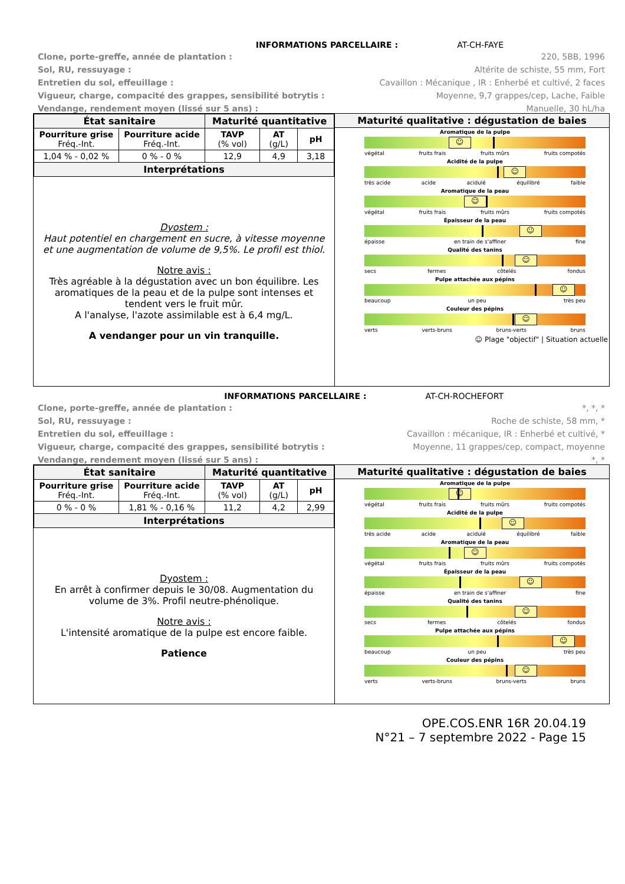INFORMATIONS PARCELLAIRE : AT-CH-FAYE
Clone, porte-greffe, année de plantation :
220, 5BB, 1996
Sol, RU, ressuyage :
Altérite de schiste, 55 mm, Fort
Entretien du sol, effeuillage :
Cavaillon : Mécanique , IR : Enherbé et cultivé, 2 faces
Vigueur, charge, compacité des grappes, sensibilité botrytis :
Moyenne, 9,7 grappes/cep, Lache, Faible
Vendange, rendement moyen (lissé sur 5 ans) :
Manuelle, 30 hL/ha
| État sanitaire | | Maturité quantitative | | |
| --- | --- | --- | --- | --- |
| Pourriture grise Fréq.-Int. | Pourriture acide Fréq.-Int. | TAVP (% vol) | AT (g/L) | pH |
| 1,04 % - 0,02 % | 0 % - 0 % | 12,9 | 4,9 | 3,18 |
| Interprétations | | | | |
Dyostem :
Haut potentiel en chargement en sucre, à vitesse moyenne et une augmentation de volume de 9,5%. Le profil est thiol.
Notre avis :
Très agréable à la dégustation avec un bon équilibre. Les aromatiques de la peau et de la pulpe sont intenses et tendent vers le fruit mûr.
A l'analyse, l'azote assimilable est à 6,4 mg/L.
A vendanger pour un vin tranquille.
Maturité qualitative : dégustation de baies
Aromatique de la pulpe
☺
végétal fruits frais fruits mûrs fruits compotés
Acidité de la pulpe
☺
très acide acide acidulé équilibré faible
Aromatique de la peau
☺
végétal fruits frais fruits mûrs fruits compotés
Épaisseur de la peau
☺
épaisse en train de s'affiner fine
Qualité des tanins
☺
secs fermes côtelés fondus
Pulpe attachée aux pépins
☺
beaucoup un peu très peu
Couleur des pépins
☺
verts verts-bruns bruns-verts bruns
☺ Plage "objectif" | Situation actuelle
INFORMATIONS PARCELLAIRE : AT-CH-ROCHEFORT
Clone, porte-greffe, année de plantation :
*, *, *
Sol, RU, ressuyage :
Roche de schiste, 58 mm, *
Entretien du sol, effeuillage :
Cavaillon : mécanique, IR : Enherbé et cultivé, *
Vigueur, charge, compacité des grappes, sensibilité botrytis :
Moyenne, 11 grappes/cep, compact, moyenne
Vendange, rendement moyen (lissé sur 5 ans) :
*, *
| État sanitaire | | Maturité quantitative | | |
| --- | --- | --- | --- | --- |
| Pourriture grise Fréq.-Int. | Pourriture acide Fréq.-Int. | TAVP (% vol) | AT (g/L) | pH |
| 0 % - 0 % | 1,81 % - 0,16 % | 11,2 | 4,2 | 2,99 |
| Interprétations | | | | |
Dyostem :
En arrêt à confirmer depuis le 30/08. Augmentation du volume de 3%. Profil neutre-phénolique.
Notre avis :
L'intensité aromatique de la pulpe est encore faible.
Patience
Maturité qualitative : dégustation de baies
Aromatique de la pulpe
☺
végétal fruits frais fruits mûrs fruits compotés
Acidité de la pulpe
☺
très acide acide acidulé équilibré faible
Aromatique de la peau
☺
végétal fruits frais fruits mûrs fruits compotés
Épaisseur de la peau
☺
épaisse en train de s'affiner fine
Qualité des tanins
☺
secs fermes côtelés fondus
Pulpe attachée aux pépins
☺
beaucoup un peu très peu
Couleur des pépins
☺
verts verts-bruns bruns-verts bruns
OPE.COS.ENR 16R 20.04.19
N°21 – 7 septembre 2022 - Page 15